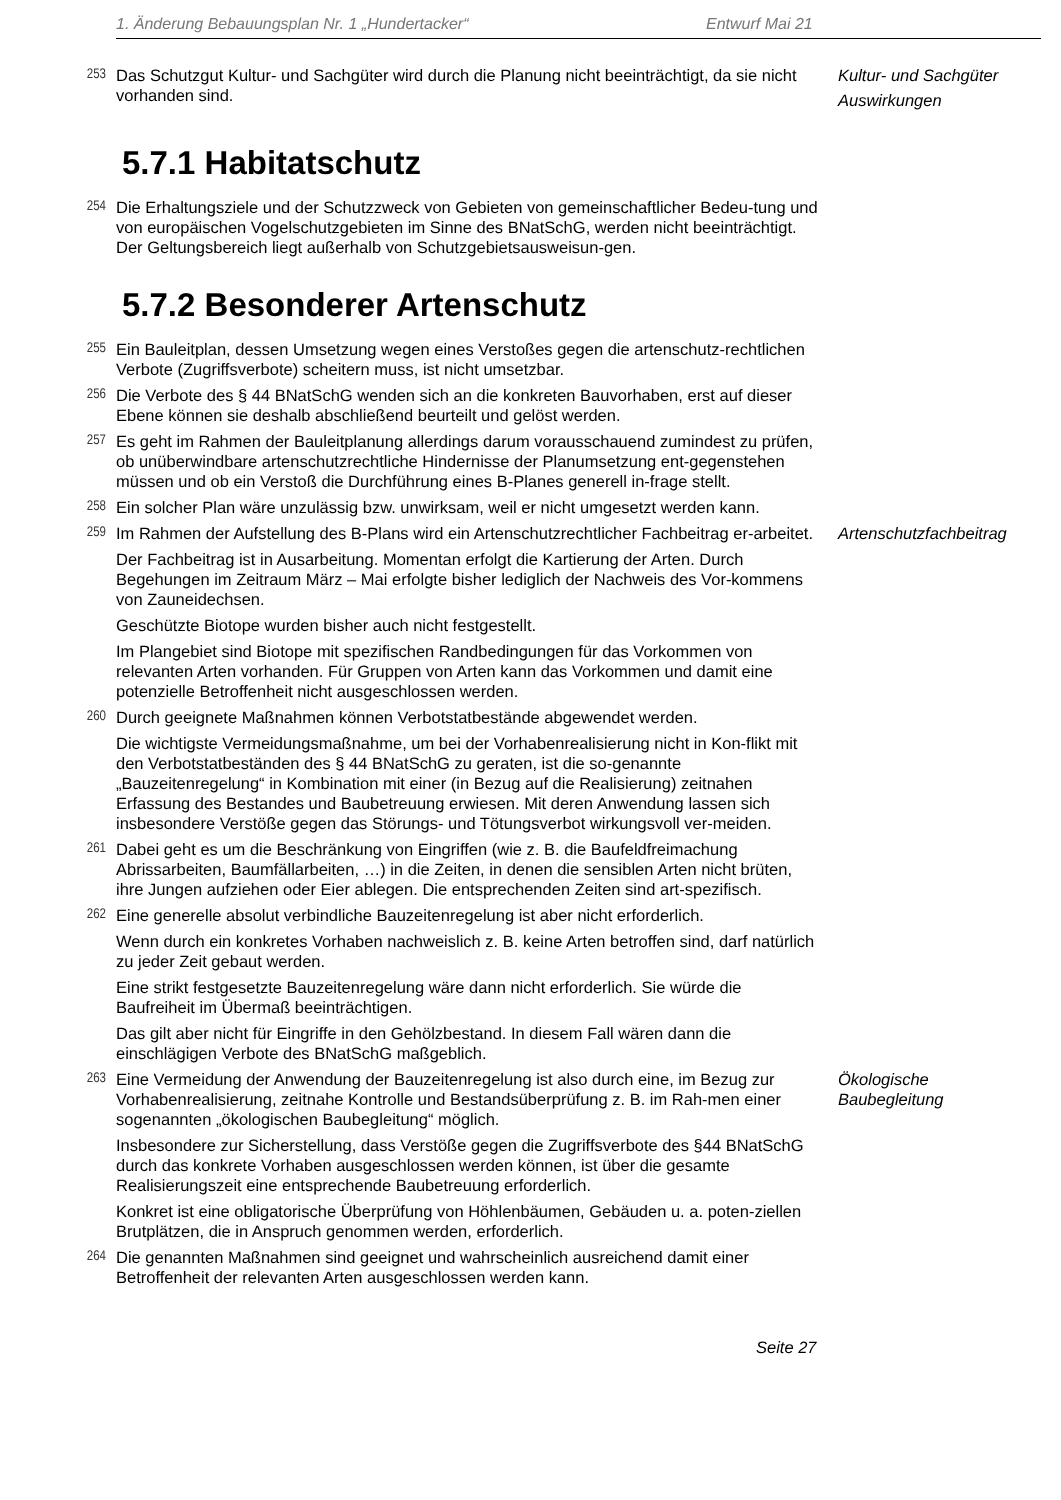1. Änderung Bebauungsplan Nr. 1 „Hundertacker“Entwurf Mai 21
253
Das Schutzgut Kultur- und Sachgüter wird durch die Planung nicht beeinträchtigt, da sie nicht vorhanden sind.
Kultur- und Sachgüter
Auswirkungen
5.7.1 Habitatschutz
254
Die Erhaltungsziele und der Schutzzweck von Gebieten von gemeinschaftlicher Bedeu-tung und von europäischen Vogelschutzgebieten im Sinne des BNatSchG, werden nicht beeinträchtigt. Der Geltungsbereich liegt außerhalb von Schutzgebietsausweisun-gen.
5.7.2 Besonderer Artenschutz
255
Ein Bauleitplan, dessen Umsetzung wegen eines Verstoßes gegen die artenschutz-rechtlichen Verbote (Zugriffsverbote) scheitern muss, ist nicht umsetzbar.
256
Die Verbote des § 44 BNatSchG wenden sich an die konkreten Bauvorhaben, erst auf dieser Ebene können sie deshalb abschließend beurteilt und gelöst werden.
257
Es geht im Rahmen der Bauleitplanung allerdings darum vorausschauend zumindest zu prüfen, ob unüberwindbare artenschutzrechtliche Hindernisse der Planumsetzung ent-gegenstehen müssen und ob ein Verstoß die Durchführung eines B-Planes generell in-frage stellt.
258
Ein solcher Plan wäre unzulässig bzw. unwirksam, weil er nicht umgesetzt werden kann.
259
Im Rahmen der Aufstellung des B-Plans wird ein Artenschutzrechtlicher Fachbeitrag er-arbeitet.
Artenschutzfachbeitrag
Der Fachbeitrag ist in Ausarbeitung. Momentan erfolgt die Kartierung der Arten. Durch Begehungen im Zeitraum März – Mai erfolgte bisher lediglich der Nachweis des Vor-kommens von Zauneidechsen.
Geschützte Biotope wurden bisher auch nicht festgestellt.
Im Plangebiet sind Biotope mit spezifischen Randbedingungen für das Vorkommen von relevanten Arten vorhanden. Für Gruppen von Arten kann das Vorkommen und damit eine potenzielle Betroffenheit nicht ausgeschlossen werden.
260
Durch geeignete Maßnahmen können Verbotstatbestände abgewendet werden.
Die wichtigste Vermeidungsmaßnahme, um bei der Vorhabenrealisierung nicht in Kon-flikt mit den Verbotstatbeständen des § 44 BNatSchG zu geraten, ist die so-genannte „Bauzeitenregelung“ in Kombination mit einer (in Bezug auf die Realisierung) zeitnahen Erfassung des Bestandes und Baubetreuung erwiesen. Mit deren Anwendung lassen sich insbesondere Verstöße gegen das Störungs- und Tötungsverbot wirkungsvoll ver-meiden.
261
Dabei geht es um die Beschränkung von Eingriffen (wie z. B. die Baufeldfreimachung Abrissarbeiten, Baumfällarbeiten, …) in die Zeiten, in denen die sensiblen Arten nicht brüten, ihre Jungen aufziehen oder Eier ablegen. Die entsprechenden Zeiten sind art-spezifisch.
262
Eine generelle absolut verbindliche Bauzeitenregelung ist aber nicht erforderlich.
Wenn durch ein konkretes Vorhaben nachweislich z. B. keine Arten betroffen sind, darf natürlich zu jeder Zeit gebaut werden.
Eine strikt festgesetzte Bauzeitenregelung wäre dann nicht erforderlich. Sie würde die Baufreiheit im Übermaß beeinträchtigen.
Das gilt aber nicht für Eingriffe in den Gehölzbestand. In diesem Fall wären dann die einschlägigen Verbote des BNatSchG maßgeblich.
263
Eine Vermeidung der Anwendung der Bauzeitenregelung ist also durch eine, im Bezug zur Vorhabenrealisierung, zeitnahe Kontrolle und Bestandsüberprüfung z. B. im Rah-men einer sogenannten „ökologischen Baubegleitung“ möglich.
Ökologische
Baubegleitung
Insbesondere zur Sicherstellung, dass Verstöße gegen die Zugriffsverbote des §44 BNatSchG durch das konkrete Vorhaben ausgeschlossen werden können, ist über die gesamte Realisierungszeit eine entsprechende Baubetreuung erforderlich.
Konkret ist eine obligatorische Überprüfung von Höhlenbäumen, Gebäuden u. a. poten-ziellen Brutplätzen, die in Anspruch genommen werden, erforderlich.
264
Die genannten Maßnahmen sind geeignet und wahrscheinlich ausreichend damit einer Betroffenheit der relevanten Arten ausgeschlossen werden kann.
Seite 27